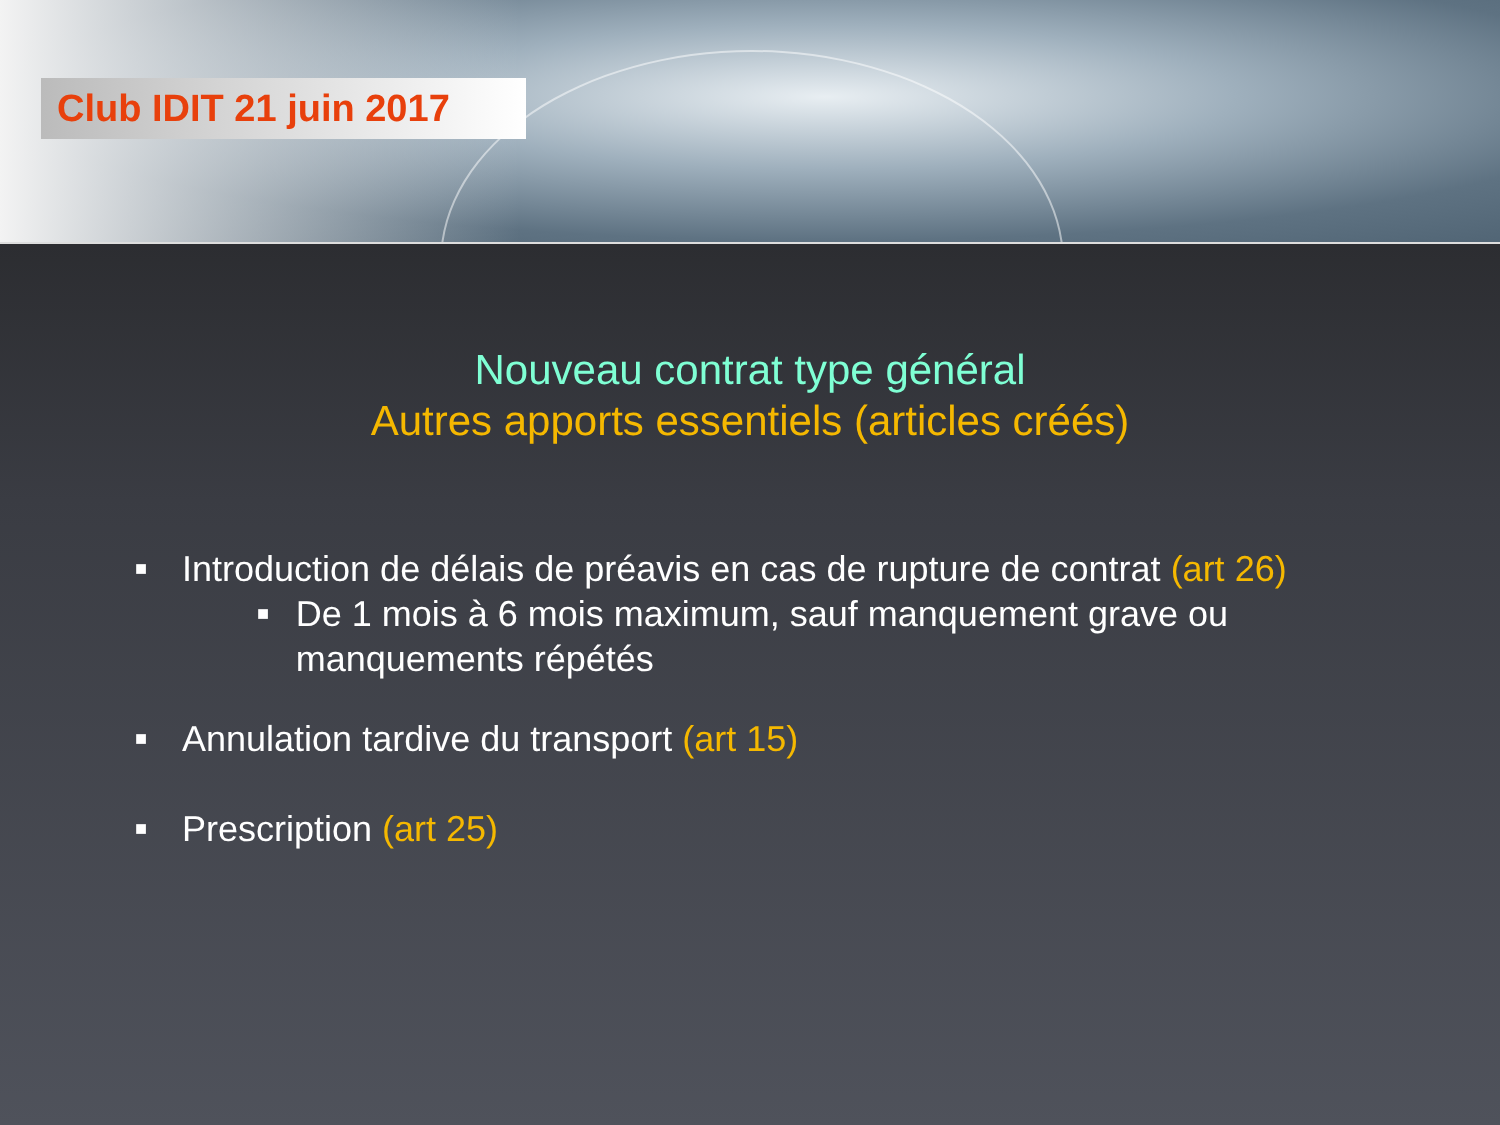Club IDIT 21 juin 2017
Nouveau contrat type général
Autres apports essentiels (articles créés)
■ Introduction de délais de préavis en cas de rupture de contrat (art 26)
■ De 1 mois à 6 mois maximum, sauf manquement grave ou manquements répétés
■ Annulation tardive du transport (art 15)
■ Prescription (art 25)